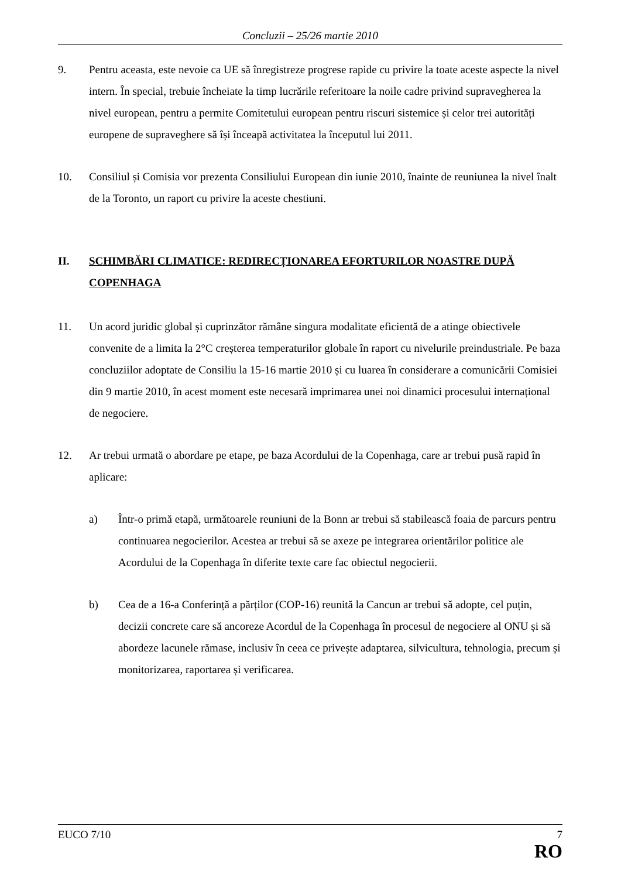Concluzii – 25/26 martie 2010
9. Pentru aceasta, este nevoie ca UE să înregistreze progrese rapide cu privire la toate aceste aspecte la nivel intern. În special, trebuie încheiate la timp lucrările referitoare la noile cadre privind supravegherea la nivel european, pentru a permite Comitetului european pentru riscuri sistemice și celor trei autorități europene de supraveghere să își înceapă activitatea la începutul lui 2011.
10. Consiliul și Comisia vor prezenta Consiliului European din iunie 2010, înainte de reuniunea la nivel înalt de la Toronto, un raport cu privire la aceste chestiuni.
II. SCHIMBĂRI CLIMATICE: REDIRECȚIONAREA EFORTURILOR NOASTRE DUPĂ COPENHAGA
11. Un acord juridic global și cuprinzător rămâne singura modalitate eficientă de a atinge obiectivele convenite de a limita la 2°C creșterea temperaturilor globale în raport cu nivelurile preindustriale. Pe baza concluziilor adoptate de Consiliu la 15-16 martie 2010 și cu luarea în considerare a comunicării Comisiei din 9 martie 2010, în acest moment este necesară imprimarea unei noi dinamici procesului internațional de negociere.
12. Ar trebui urmată o abordare pe etape, pe baza Acordului de la Copenhaga, care ar trebui pusă rapid în aplicare:
a) Într-o primă etapă, următoarele reuniuni de la Bonn ar trebui să stabilească foaia de parcurs pentru continuarea negocierilor. Acestea ar trebui să se axeze pe integrarea orientărilor politice ale Acordului de la Copenhaga în diferite texte care fac obiectul negocierii.
b) Cea de a 16-a Conferință a părților (COP-16) reunită la Cancun ar trebui să adopte, cel puțin, decizii concrete care să ancoreze Acordul de la Copenhaga în procesul de negociere al ONU și să abordeze lacunele rămase, inclusiv în ceea ce privește adaptarea, silvicultura, tehnologia, precum și monitorizarea, raportarea și verificarea.
EUCO 7/10 7
RO